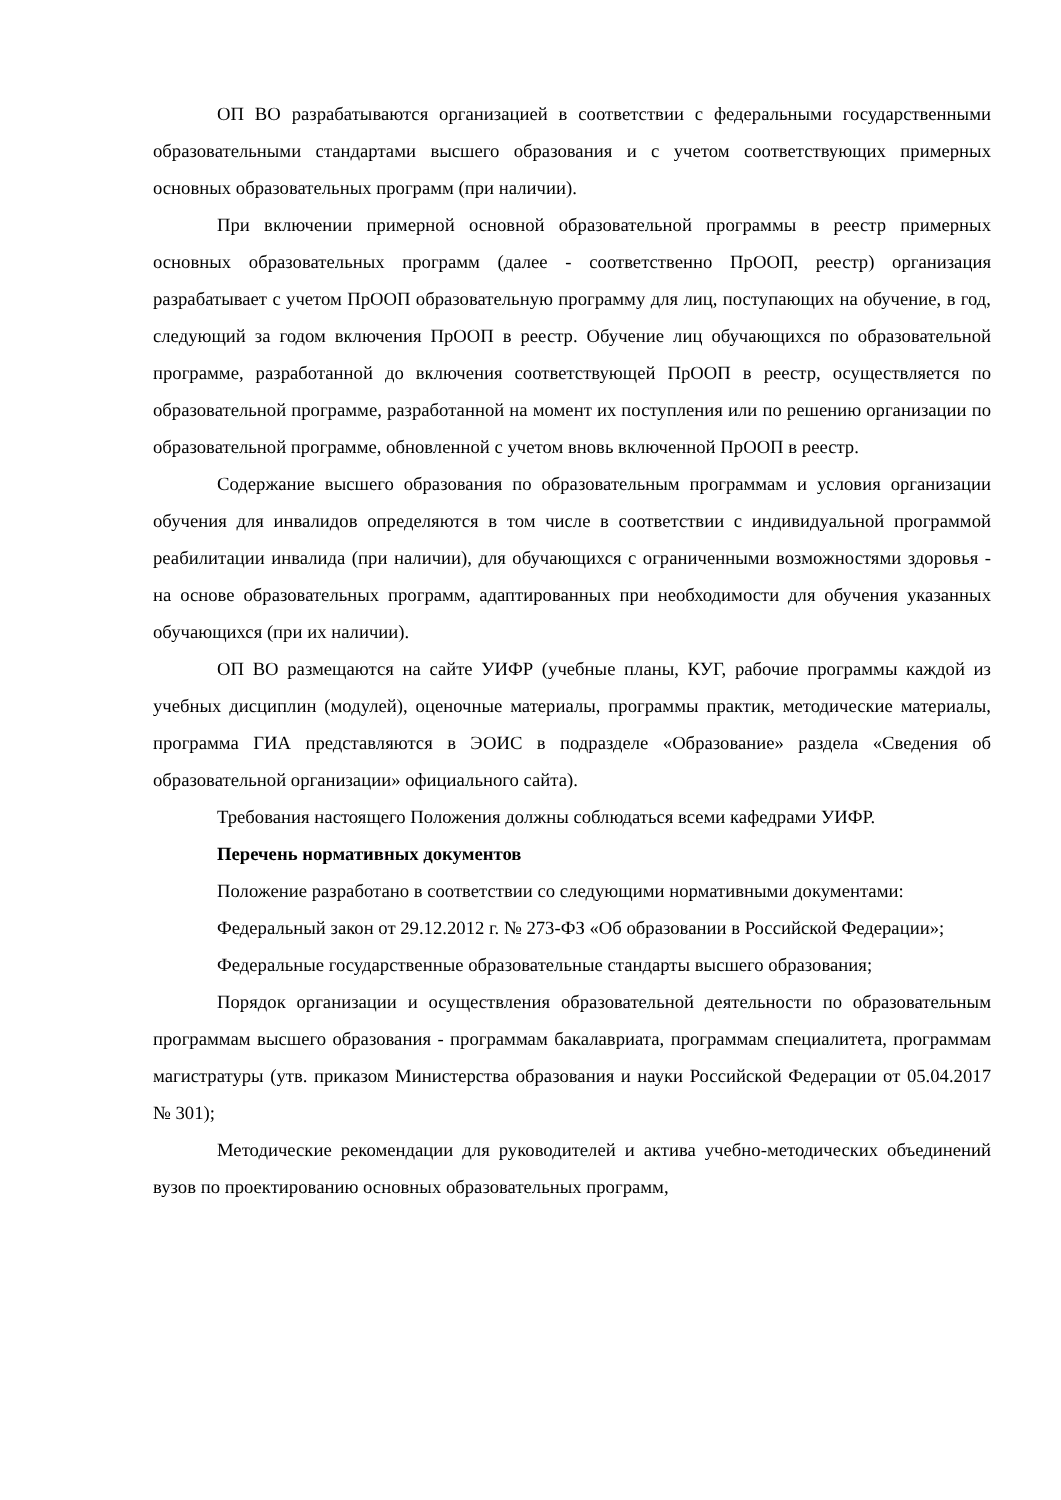ОП ВО разрабатываются организацией в соответствии с федеральными государственными образовательными стандартами высшего образования и с учетом соответствующих примерных основных образовательных программ (при наличии).
При включении примерной основной образовательной программы в реестр примерных основных образовательных программ (далее - соответственно ПрООП, реестр) организация разрабатывает с учетом ПрООП образовательную программу для лиц, поступающих на обучение, в год, следующий за годом включения ПрООП в реестр. Обучение лиц обучающихся по образовательной программе, разработанной до включения соответствующей ПрООП в реестр, осуществляется по образовательной программе, разработанной на момент их поступления или по решению организации по образовательной программе, обновленной с учетом вновь включенной ПрООП в реестр.
Содержание высшего образования по образовательным программам и условия организации обучения для инвалидов определяются в том числе в соответствии с индивидуальной программой реабилитации инвалида (при наличии), для обучающихся с ограниченными возможностями здоровья - на основе образовательных программ, адаптированных при необходимости для обучения указанных обучающихся (при их наличии).
ОП ВО размещаются на сайте УИФР (учебные планы, КУГ, рабочие программы каждой из учебных дисциплин (модулей), оценочные материалы, программы практик, методические материалы, программа ГИА представляются в ЭОИС в подразделе «Образование» раздела «Сведения об образовательной организации» официального сайта).
Требования настоящего Положения должны соблюдаться всеми кафедрами УИФР.
Перечень нормативных документов
Положение разработано в соответствии со следующими нормативными документами:
Федеральный закон от 29.12.2012 г. № 273-ФЗ «Об образовании в Российской Федерации»;
Федеральные государственные образовательные стандарты высшего образования;
Порядок организации и осуществления образовательной деятельности по образовательным программам высшего образования - программам бакалавриата, программам специалитета, программам магистратуры (утв. приказом Министерства образования и науки Российской Федерации от 05.04.2017 № 301);
Методические рекомендации для руководителей и актива учебно-методических объединений вузов по проектированию основных образовательных программ,